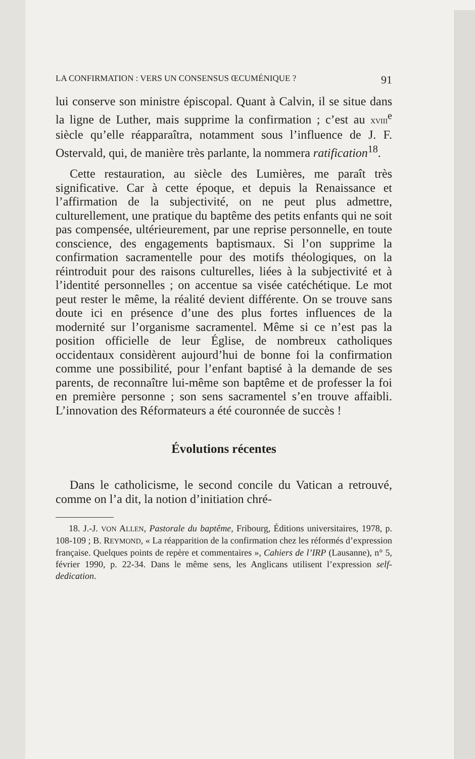LA CONFIRMATION : VERS UN CONSENSUS ŒCUMÉNIQUE ? 91
lui conserve son ministre épiscopal. Quant à Calvin, il se situe dans la ligne de Luther, mais supprime la confirmation ; c’est au XVIII<sup>e</sup> siècle qu’elle réapparaîtra, notamment sous l’influence de J. F. Ostervald, qui, de manière très parlante, la nommera ratification<sup>18</sup>.
Cette restauration, au siècle des Lumières, me paraît très significative. Car à cette époque, et depuis la Renaissance et l’affirmation de la subjectivité, on ne peut plus admettre, culturellement, une pratique du baptême des petits enfants qui ne soit pas compensée, ultérieurement, par une reprise personnelle, en toute conscience, des engagements baptismaux. Si l’on supprime la confirmation sacramentelle pour des motifs théologiques, on la réintroduit pour des raisons culturelles, liées à la subjectivité et à l’identité personnelles ; on accentue sa visée catéchétique. Le mot peut rester le même, la réalité devient différente. On se trouve sans doute ici en présence d’une des plus fortes influences de la modernité sur l’organisme sacramentel. Même si ce n’est pas la position officielle de leur Église, de nombreux catholiques occidentaux considèrent aujourd’hui de bonne foi la confirmation comme une possibilité, pour l’enfant baptisé à la demande de ses parents, de reconnaître lui-même son baptême et de professer la foi en première personne ; son sens sacramentel s’en trouve affaibli. L’innovation des Réformateurs a été couronnée de succès !
Évolutions récentes
Dans le catholicisme, le second concile du Vatican a retrouvé, comme on l’a dit, la notion d’initiation chré-
18. J.-J. VON ALLEN, Pastorale du baptême, Fribourg, Éditions universitaires, 1978, p. 108-109 ; B. REYMOND, « La réapparition de la confirmation chez les réformés d’expression française. Quelques points de repère et commentaires », Cahiers de l’IRP (Lausanne), n° 5, février 1990, p. 22-34. Dans le même sens, les Anglicans utilisent l’expression self-dedication.